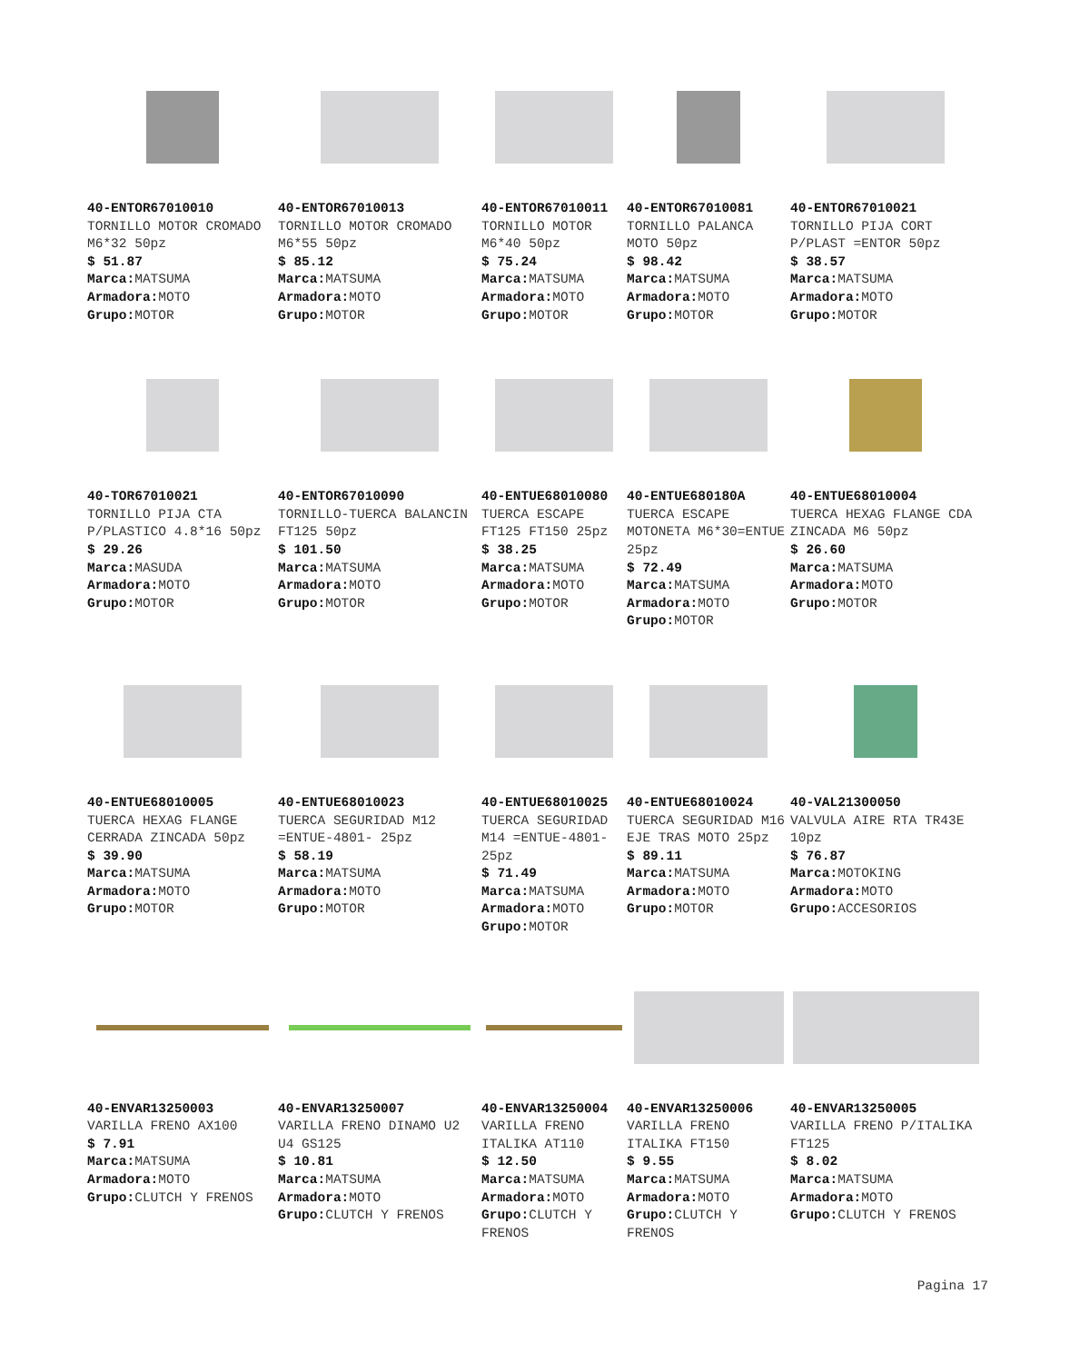40-ENTOR67010010
TORNILLO MOTOR CROMADO M6*32 50pz
$ 51.87
Marca: MATSUMA
Armadora: MOTO
Grupo: MOTOR
40-ENTOR67010013
TORNILLO MOTOR CROMADO M6*55 50pz
$ 85.12
Marca: MATSUMA
Armadora: MOTO
Grupo: MOTOR
40-ENTOR67010011
TORNILLO MOTOR M6*40 50pz
$ 75.24
Marca: MATSUMA
Armadora: MOTO
Grupo: MOTOR
40-ENTOR67010081
TORNILLO PALANCA MOTO 50pz
$ 98.42
Marca: MATSUMA
Armadora: MOTO
Grupo: MOTOR
40-ENTOR67010021
TORNILLO PIJA CORT P/PLAST =ENTOR 50pz
$ 38.57
Marca: MATSUMA
Armadora: MOTO
Grupo: MOTOR
40-TOR67010021
TORNILLO PIJA CTA P/PLASTICO 4.8*16 50pz
$ 29.26
Marca: MASUDA
Armadora: MOTO
Grupo: MOTOR
40-ENTOR67010090
TORNILLO-TUERCA BALANCIN FT125 50pz
$ 101.50
Marca: MATSUMA
Armadora: MOTO
Grupo: MOTOR
40-ENTUE68010080
TUERCA ESCAPE FT125 FT150 25pz
$ 38.25
Marca: MATSUMA
Armadora: MOTO
Grupo: MOTOR
40-ENTUE680180A
TUERCA ESCAPE MOTONETA M6*30=ENTUE 25pz
$ 72.49
Marca: MATSUMA
Armadora: MOTO
Grupo: MOTOR
40-ENTUE68010004
TUERCA HEXAG FLANGE CDA ZINCADA M6 50pz
$ 26.60
Marca: MATSUMA
Armadora: MOTO
Grupo: MOTOR
40-ENTUE68010005
TUERCA HEXAG FLANGE CERRADA ZINCADA 50pz
$ 39.90
Marca: MATSUMA
Armadora: MOTO
Grupo: MOTOR
40-ENTUE68010023
TUERCA SEGURIDAD M12 =ENTUE-4801- 25pz
$ 58.19
Marca: MATSUMA
Armadora: MOTO
Grupo: MOTOR
40-ENTUE68010025
TUERCA SEGURIDAD M14 =ENTUE-4801- 25pz
$ 71.49
Marca: MATSUMA
Armadora: MOTO
Grupo: MOTOR
40-ENTUE68010024
TUERCA SEGURIDAD M16 EJE TRAS MOTO 25pz
$ 89.11
Marca: MATSUMA
Armadora: MOTO
Grupo: MOTOR
40-VAL21300050
VALVULA AIRE RTA TR43E 10pz
$ 76.87
Marca: MOTOKING
Armadora: MOTO
Grupo: ACCESORIOS
40-ENVAR13250003
VARILLA FRENO AX100
$ 7.91
Marca: MATSUMA
Armadora: MOTO
Grupo: CLUTCH Y FRENOS
40-ENVAR13250007
VARILLA FRENO DINAMO U2 U4 GS125
$ 10.81
Marca: MATSUMA
Armadora: MOTO
Grupo: CLUTCH Y FRENOS
40-ENVAR13250004
VARILLA FRENO ITALIKA AT110
$ 12.50
Marca: MATSUMA
Armadora: MOTO
Grupo: CLUTCH Y FRENOS
40-ENVAR13250006
VARILLA FRENO ITALIKA FT150
$ 9.55
Marca: MATSUMA
Armadora: MOTO
Grupo: CLUTCH Y FRENOS
40-ENVAR13250005
VARILLA FRENO P/ITALIKA FT125
$ 8.02
Marca: MATSUMA
Armadora: MOTO
Grupo: CLUTCH Y FRENOS
Pagina 17